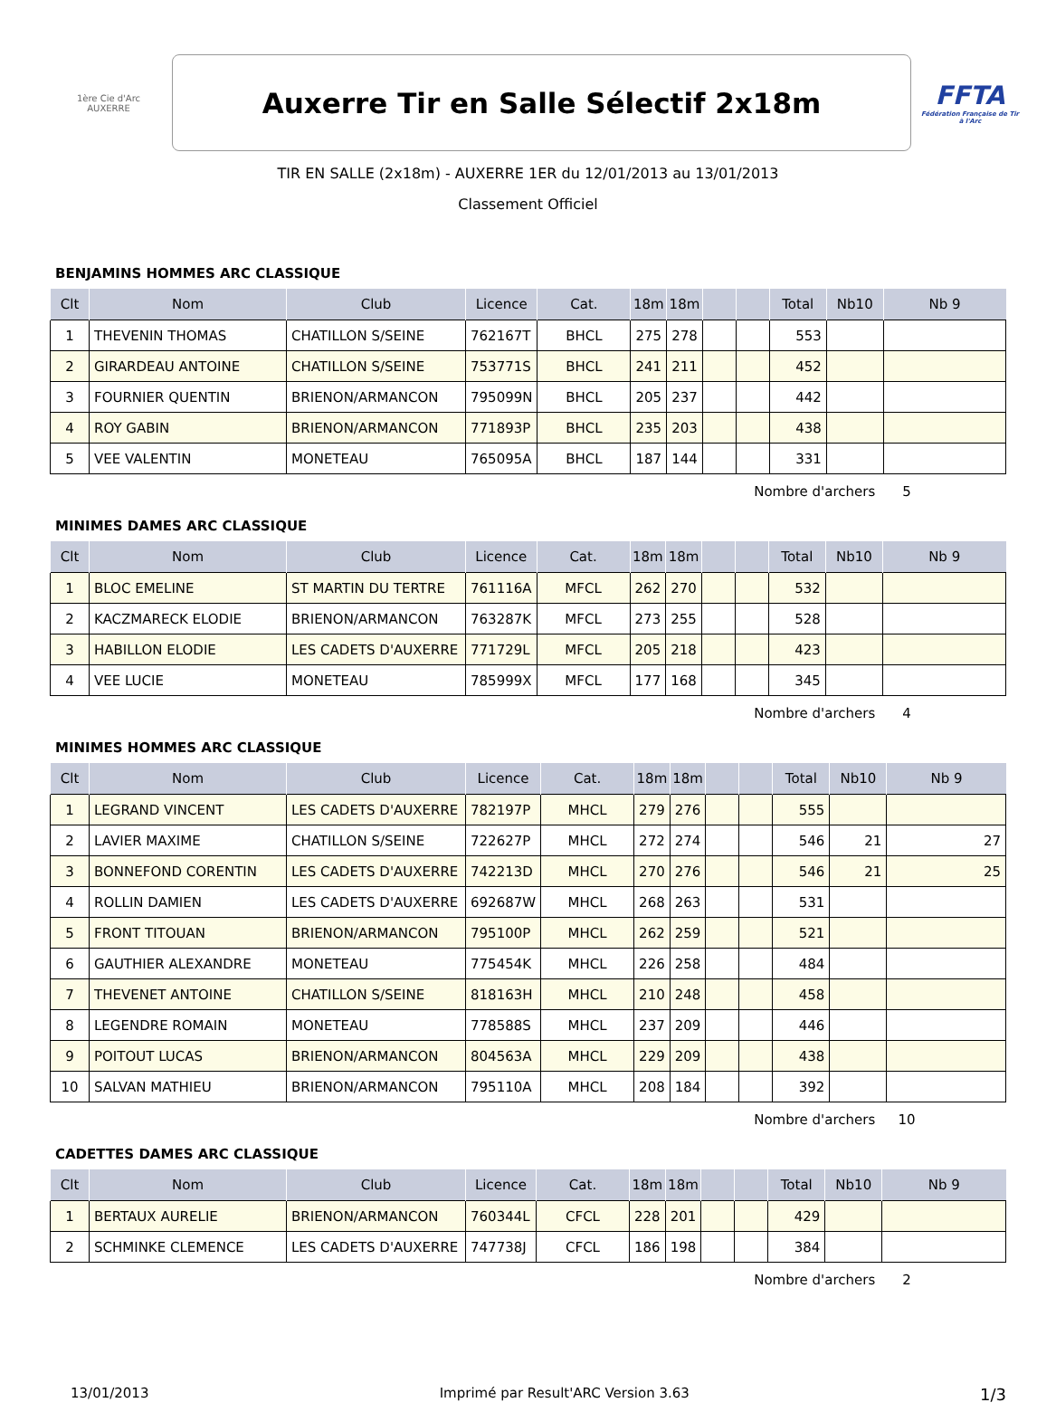1ère Cie d'Arc AUXERRE
Auxerre Tir en Salle Sélectif 2x18m
FFTA
Fédération Française de Tir à l'Arc
TIR EN SALLE (2x18m) - AUXERRE 1ER du 12/01/2013 au 13/01/2013
Classement Officiel
BENJAMINS HOMMES ARC CLASSIQUE
| Clt | Nom | Club | Licence | Cat. | 18m | 18m | | | Total | Nb10 | Nb 9 |
| --- | --- | --- | --- | --- | --- | --- | --- | --- | --- | --- | --- |
| 1 | THEVENIN THOMAS | CHATILLON S/SEINE | 762167T | BHCL | 275 | 278 | | | 553 | | |
| 2 | GIRARDEAU ANTOINE | CHATILLON S/SEINE | 753771S | BHCL | 241 | 211 | | | 452 | | |
| 3 | FOURNIER QUENTIN | BRIENON/ARMANCON | 795099N | BHCL | 205 | 237 | | | 442 | | |
| 4 | ROY GABIN | BRIENON/ARMANCON | 771893P | BHCL | 235 | 203 | | | 438 | | |
| 5 | VEE VALENTIN | MONETEAU | 765095A | BHCL | 187 | 144 | | | 331 | | |
Nombre d'archers 5
MINIMES DAMES ARC CLASSIQUE
| Clt | Nom | Club | Licence | Cat. | 18m | 18m | | | Total | Nb10 | Nb 9 |
| --- | --- | --- | --- | --- | --- | --- | --- | --- | --- | --- | --- |
| 1 | BLOC EMELINE | ST MARTIN DU TERTRE | 761116A | MFCL | 262 | 270 | | | 532 | | |
| 2 | KACZMARECK ELODIE | BRIENON/ARMANCON | 763287K | MFCL | 273 | 255 | | | 528 | | |
| 3 | HABILLON ELODIE | LES CADETS D'AUXERRE | 771729L | MFCL | 205 | 218 | | | 423 | | |
| 4 | VEE LUCIE | MONETEAU | 785999X | MFCL | 177 | 168 | | | 345 | | |
Nombre d'archers 4
MINIMES HOMMES ARC CLASSIQUE
| Clt | Nom | Club | Licence | Cat. | 18m | 18m | | | Total | Nb10 | Nb 9 |
| --- | --- | --- | --- | --- | --- | --- | --- | --- | --- | --- | --- |
| 1 | LEGRAND VINCENT | LES CADETS D'AUXERRE | 782197P | MHCL | 279 | 276 | | | 555 | | |
| 2 | LAVIER MAXIME | CHATILLON S/SEINE | 722627P | MHCL | 272 | 274 | | | 546 | 21 | 27 |
| 3 | BONNEFOND CORENTIN | LES CADETS D'AUXERRE | 742213D | MHCL | 270 | 276 | | | 546 | 21 | 25 |
| 4 | ROLLIN DAMIEN | LES CADETS D'AUXERRE | 692687W | MHCL | 268 | 263 | | | 531 | | |
| 5 | FRONT TITOUAN | BRIENON/ARMANCON | 795100P | MHCL | 262 | 259 | | | 521 | | |
| 6 | GAUTHIER ALEXANDRE | MONETEAU | 775454K | MHCL | 226 | 258 | | | 484 | | |
| 7 | THEVENET ANTOINE | CHATILLON S/SEINE | 818163H | MHCL | 210 | 248 | | | 458 | | |
| 8 | LEGENDRE ROMAIN | MONETEAU | 778588S | MHCL | 237 | 209 | | | 446 | | |
| 9 | POITOUT LUCAS | BRIENON/ARMANCON | 804563A | MHCL | 229 | 209 | | | 438 | | |
| 10 | SALVAN MATHIEU | BRIENON/ARMANCON | 795110A | MHCL | 208 | 184 | | | 392 | | |
Nombre d'archers 10
CADETTES DAMES ARC CLASSIQUE
| Clt | Nom | Club | Licence | Cat. | 18m | 18m | | | Total | Nb10 | Nb 9 |
| --- | --- | --- | --- | --- | --- | --- | --- | --- | --- | --- | --- |
| 1 | BERTAUX AURELIE | BRIENON/ARMANCON | 760344L | CFCL | 228 | 201 | | | 429 | | |
| 2 | SCHMINKE CLEMENCE | LES CADETS D'AUXERRE | 747738J | CFCL | 186 | 198 | | | 384 | | |
Nombre d'archers 2
13/01/2013 Imprimé par Result'ARC Version 3.63 1/3